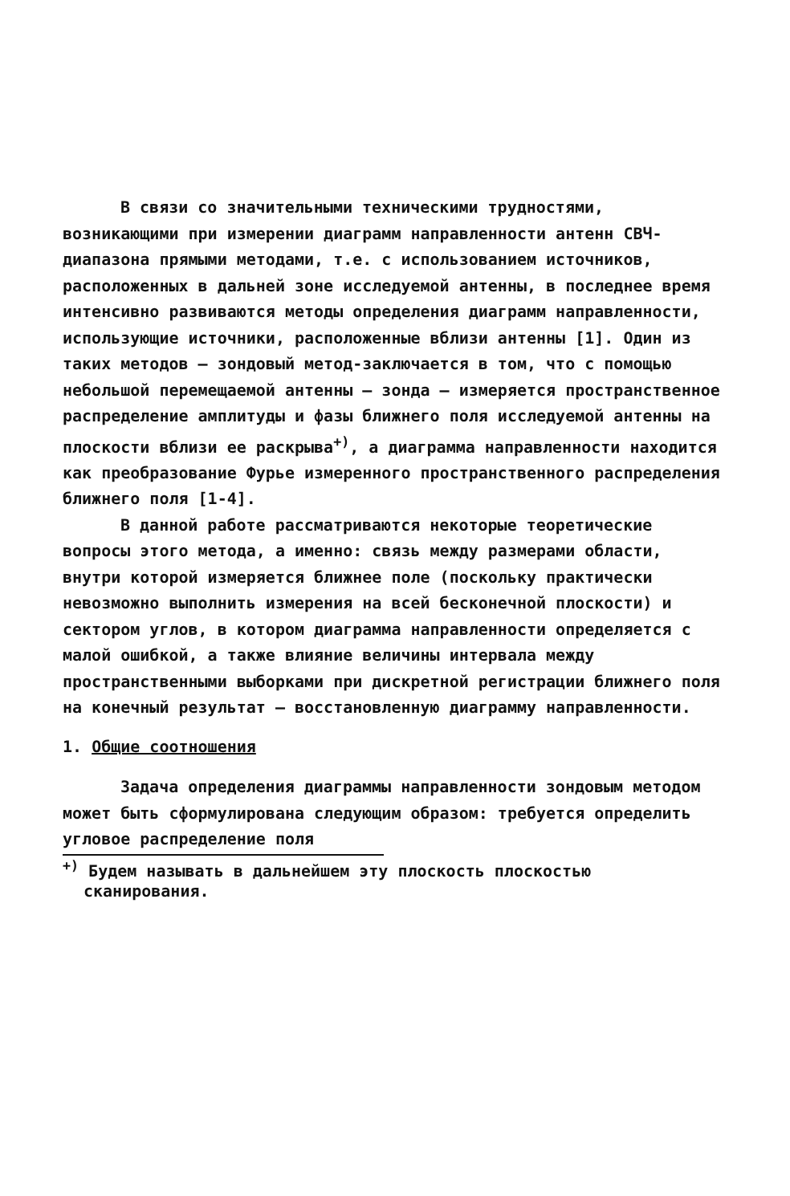В связи со значительными техническими трудностями, возникающими при измерении диаграмм направленности антенн СВЧ-диапазона прямыми методами, т.е. с использованием источников, расположенных в дальней зоне исследуемой антенны, в последнее время интенсивно развиваются методы определения диаграмм направленности, использующие источники, расположенные вблизи антенны [1]. Один из таких методов – зондовый метод-заключается в том, что с помощью небольшой перемещаемой антенны – зонда – измеряется пространственное распределение амплитуды и фазы ближнего поля исследуемой антенны на плоскости вблизи ее раскрыва<sup>+)</sup>, а диаграмма направленности находится как преобразование Фурье измеренного пространственного распределения ближнего поля [1-4].
В данной работе рассматриваются некоторые теоретические вопросы этого метода, а именно: связь между размерами области, внутри которой измеряется ближнее поле (поскольку практически невозможно выполнить измерения на всей бесконечной плоскости) и сектором углов, в котором диаграмма направленности определяется с малой ошибкой, а также влияние величины интервала между пространственными выборками при дискретной регистрации ближнего поля на конечный результат – восстановленную диаграмму направленности.
1. Общие соотношения
Задача определения диаграммы направленности зондовым методом может быть сформулирована следующим образом: требуется определить угловое распределение поля
<sup>+)</sup> Будем называть в дальнейшем эту плоскость плоскостью сканирования.